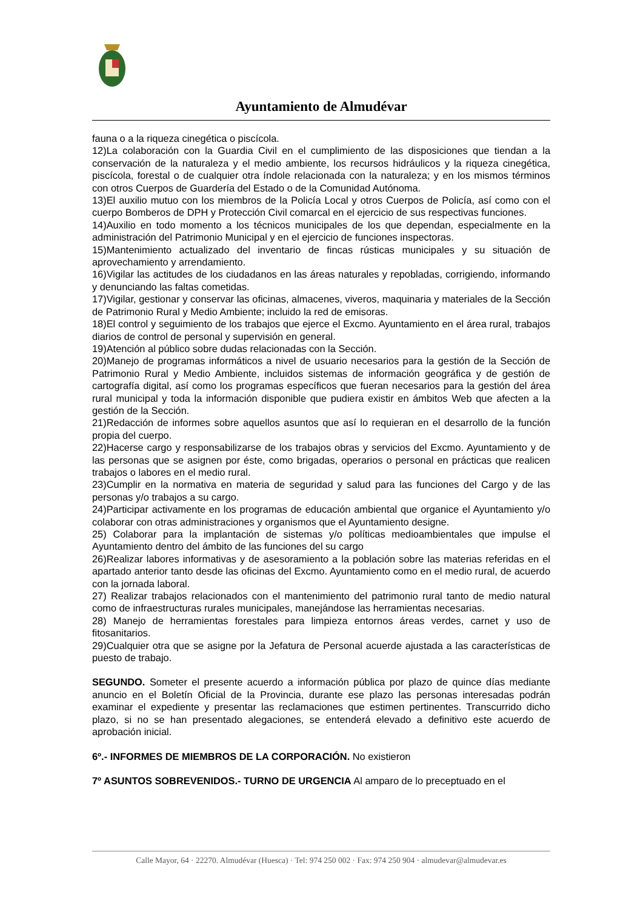Ayuntamiento de Almudévar
fauna o a la riqueza cinegética o piscícola.
12)La colaboración con la Guardia Civil en el cumplimiento de las disposiciones que tiendan a la conservación de la naturaleza y el medio ambiente, los recursos hidráulicos y la riqueza cinegética, piscícola, forestal o de cualquier otra índole relacionada con la naturaleza; y en los mismos términos con otros Cuerpos de Guardería del Estado o de la Comunidad Autónoma.
13)El auxilio mutuo con los miembros de la Policía Local y otros Cuerpos de Policía, así como con el cuerpo Bomberos de DPH y Protección Civil comarcal en el ejercicio de sus respectivas funciones.
14)Auxilio en todo momento a los técnicos municipales de los que dependan, especialmente en la administración del Patrimonio Municipal y en el ejercicio de funciones inspectoras.
15)Mantenimiento actualizado del inventario de fincas rústicas municipales y su situación de aprovechamiento y arrendamiento.
16)Vigilar las actitudes de los ciudadanos en las áreas naturales y repobladas, corrigiendo, informando y denunciando las faltas cometidas.
17)Vigilar, gestionar y conservar las oficinas, almacenes, viveros, maquinaria y materiales de la Sección de Patrimonio Rural y Medio Ambiente; incluido la red de emisoras.
18)El control y seguimiento de los trabajos que ejerce el Excmo. Ayuntamiento en el área rural, trabajos diarios de control de personal y supervisión en general.
19)Atención al público sobre dudas relacionadas con la Sección.
20)Manejo de programas informáticos a nivel de usuario necesarios para la gestión de la Sección de Patrimonio Rural y Medio Ambiente, incluidos sistemas de información geográfica y de gestión de cartografía digital, así como los programas específicos que fueran necesarios para la gestión del área rural municipal y toda la información disponible que pudiera existir en ámbitos Web que afecten a la gestión de la Sección.
21)Redacción de informes sobre aquellos asuntos que así lo requieran en el desarrollo de la función propia del cuerpo.
22)Hacerse cargo y responsabilizarse de los trabajos obras y servicios del Excmo. Ayuntamiento y de las personas que se asignen por éste, como brigadas, operarios o personal en prácticas que realicen trabajos o labores en el medio rural.
23)Cumplir en la normativa en materia de seguridad y salud para las funciones del Cargo y de las personas y/o trabajos a su cargo.
24)Participar activamente en los programas de educación ambiental que organice el Ayuntamiento y/o colaborar con otras administraciones y organismos que el Ayuntamiento designe.
25) Colaborar para la implantación de sistemas y/o políticas medioambientales que impulse el Ayuntamiento dentro del ámbito de las funciones del su cargo
26)Realizar labores informativas y de asesoramiento a la población sobre las materias referidas en el apartado anterior tanto desde las oficinas del Excmo. Ayuntamiento como en el medio rural, de acuerdo con la jornada laboral.
27) Realizar trabajos relacionados con el mantenimiento del patrimonio rural tanto de medio natural como de infraestructuras rurales municipales, manejándose las herramientas necesarias.
28) Manejo de herramientas forestales para limpieza entornos áreas verdes, carnet y uso de fitosanitarios.
29)Cualquier otra que se asigne por la Jefatura de Personal acuerde ajustada a las características de puesto de trabajo.
SEGUNDO. Someter el presente acuerdo a información pública por plazo de quince días mediante anuncio en el Boletín Oficial de la Provincia, durante ese plazo las personas interesadas podrán examinar el expediente y presentar las reclamaciones que estimen pertinentes. Transcurrido dicho plazo, si no se han presentado alegaciones, se entenderá elevado a definitivo este acuerdo de aprobación inicial.
6º.- INFORMES DE MIEMBROS DE LA CORPORACIÓN. No existieron
7º ASUNTOS SOBREVENIDOS.- TURNO DE URGENCIA Al amparo de lo preceptuado en el
Calle Mayor, 64 · 22270. Almudévar (Huesca) · Tel: 974 250 002 · Fax: 974 250 904 · almudevar@almudevar.es